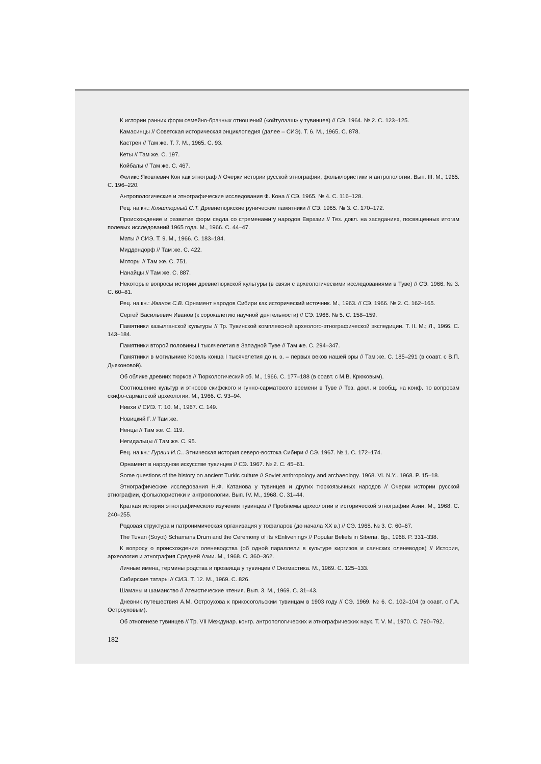К истории ранних форм семейно-брачных отношений («ойтулааш» у тувинцев) // СЭ. 1964. № 2. С. 123–125.
Камасинцы // Советская историческая энциклопедия (далее – СИЭ). Т. 6. М., 1965. С. 878.
Кастрен // Там же. Т. 7. М., 1965. С. 93.
Кеты // Там же. С. 197.
Койбалы // Там же. С. 467.
Феликс Яковлевич Кон как этнограф // Очерки истории русской этнографии, фольклористики и антропологии. Вып. III. М., 1965. С. 196–220.
Антропологические и этнографические исследования Ф. Кона // СЭ. 1965. № 4. С. 116–128.
Рец. на кн.: Кляшторный С.Т. Древнетюркские рунические памятники // СЭ. 1965. № 3. С. 170–172.
Происхождение и развитие форм седла со стременами у народов Евразии // Тез. докл. на заседаниях, посвященных итогам полевых исследований 1965 года. М., 1966. С. 44–47.
Маты // СИЭ. Т. 9. М., 1966. С. 183–184.
Миддендорф // Там же. С. 422.
Моторы // Там же. С. 751.
Нанайцы // Там же. С. 887.
Некоторые вопросы истории древнетюркской культуры (в связи с археологическими исследованиями в Туве) // СЭ. 1966. № 3. С. 60–81.
Рец. на кн.: Иванов С.В. Орнамент народов Сибири как исторический источник. М., 1963. // СЭ. 1966. № 2. С. 162–165.
Сергей Васильевич Иванов (к сорокалетию научной деятельности) // СЭ. 1966. № 5. С. 158–159.
Памятники казылганской культуры // Тр. Тувинской комплексной археолого-этнографической экспедиции. Т. II. М.; Л., 1966. С. 143–184.
Памятники второй половины I тысячелетия в Западной Туве // Там же. С. 294–347.
Памятники в могильнике Кокель конца I тысячелетия до н. э. – первых веков нашей эры // Там же. С. 185–291 (в соавт. с В.П. Дьяконовой).
Об облике древних тюрков // Тюркологический сб. М., 1966. С. 177–188 (в соавт. с М.В. Крюковым).
Соотношение культур и этносов скифского и гунно-сарматского времени в Туве // Тез. докл. и сообщ. на конф. по вопросам скифо-сарматской археологии. М., 1966. С. 93–94.
Нивхи // СИЭ. Т. 10. М., 1967. С. 149.
Новицкий Г. // Там же.
Ненцы // Там же. С. 119.
Негидальцы // Там же. С. 95.
Рец. на кн.: Гурвич И.С.. Этническая история северо-востока Сибири // СЭ. 1967. № 1. С. 172–174.
Орнамент в народном искусстве тувинцев // СЭ. 1967. № 2. С. 45–61.
Some questions of the history on ancient Turkic culture // Soviet anthropology and archaeology. 1968. VI. N.Y.. 1968. P. 15–18.
Этнографические исследования Н.Ф. Катанова у тувинцев и других тюркоязычных народов // Очерки истории русской этнографии, фольклористики и антропологии. Вып. IV. М., 1968. С. 31–44.
Краткая история этнографического изучения тувинцев // Проблемы археологии и исторической этнографии Азии. М., 1968. С. 240–255.
Родовая структура и патронимическая организация у тофаларов (до начала XX в.) // СЭ. 1968. № 3. С. 60–67.
The Tuvan (Soyot) Schamans Drum and the Ceremony of its «Enlivening» // Popular Beliefs in Siberia. Bp., 1968. P. 331–338.
К вопросу о происхождении оленеводства (об одной параллели в культуре киргизов и саянских оленеводов) // История, археология и этнография Средней Азии. М., 1968. С. 360–362.
Личные имена, термины родства и прозвища у тувинцев // Ономастика. М., 1969. С. 125–133.
Сибирские татары // СИЭ. Т. 12. М., 1969. С. 826.
Шаманы и шаманство // Атеистические чтения. Вып. 3. М., 1969. С. 31–43.
Дневник путешествия А.М. Остроухова к прикосогольским тувинцам в 1903 году // СЭ. 1969. № 6. С. 102–104 (в соавт. с Г.А. Остроуховым).
Об этногенезе тувинцев // Тр. VII Междунар. конгр. антропологических и этнографических наук. Т. V. М., 1970. С. 790–792.
182